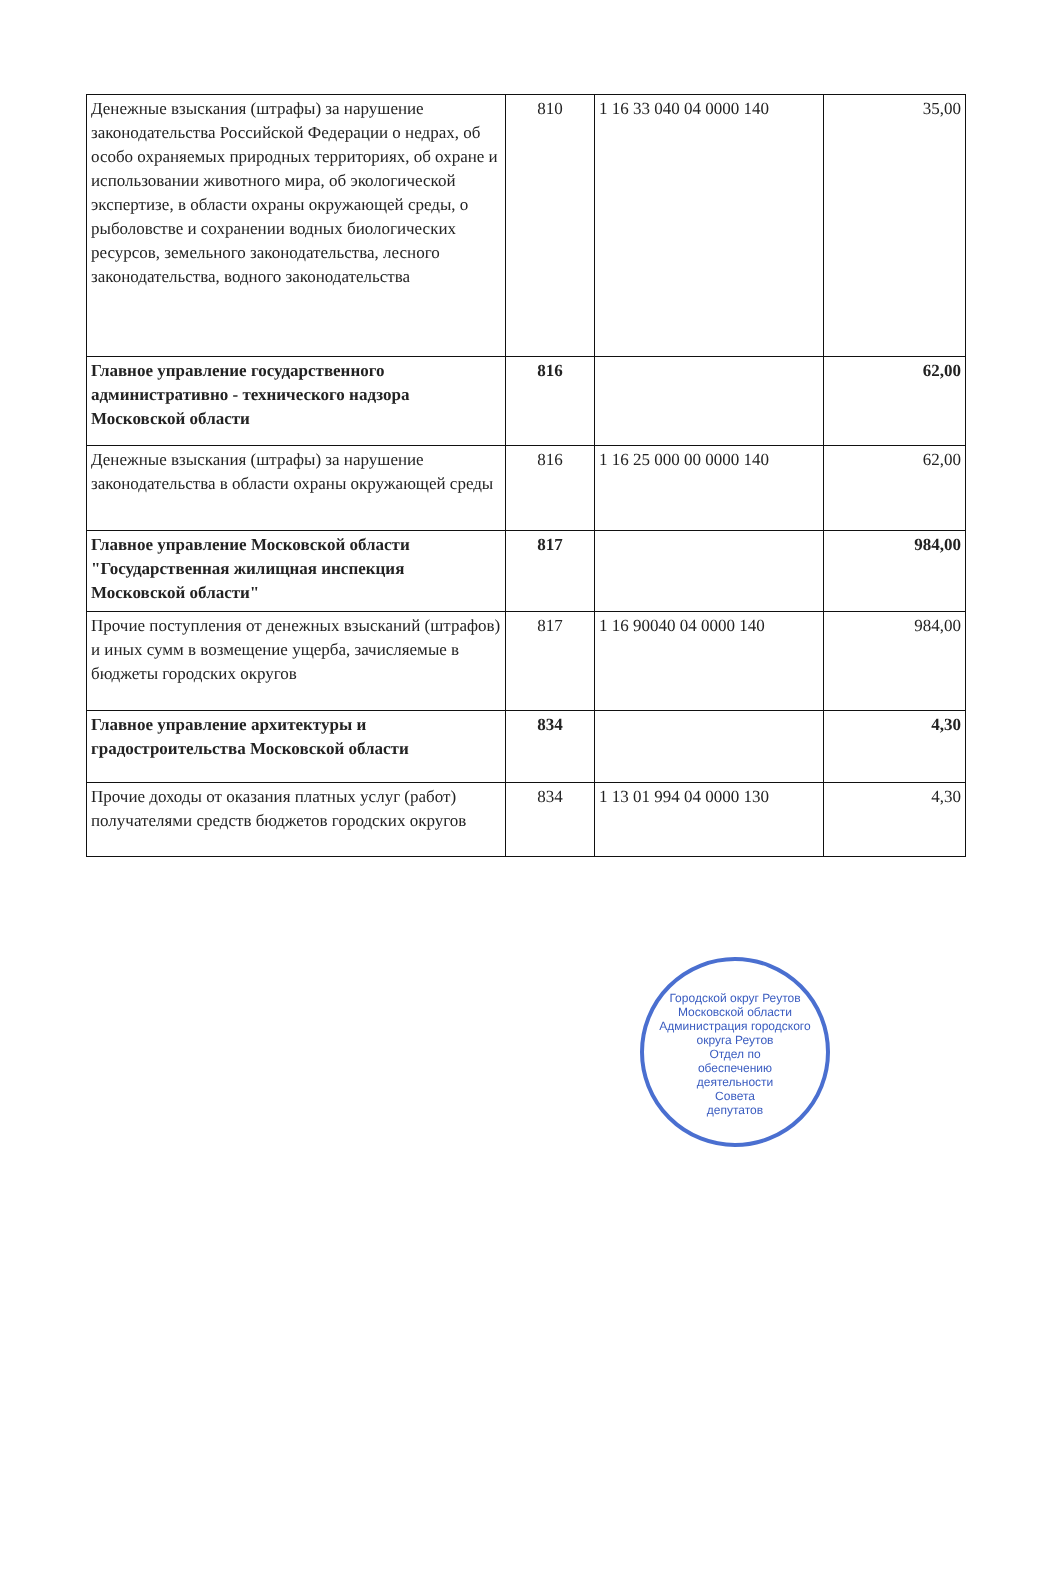| Денежные взыскания (штрафы) за нарушение законодательства Российской Федерации о недрах, об особо охраняемых природных территориях, об охране и использовании животного мира, об экологической экспертизе, в области охраны окружающей среды, о рыболовстве и сохранении водных биологических ресурсов, земельного законодательства, лесного законодательства, водного законодательства | 810 | 1 16 33 040 04 0000 140 | 35,00 |
| Главное управление государственного административно - технического надзора Московской области | 816 | | 62,00 |
| Денежные взыскания (штрафы) за нарушение законодательства в области охраны окружающей среды | 816 | 1 16 25 000 00 0000 140 | 62,00 |
| Главное управление Московской области "Государственная жилищная инспекция Московской области" | 817 | | 984,00 |
| Прочие поступления от денежных взысканий (штрафов) и иных сумм в возмещение ущерба, зачисляемые в бюджеты городских округов | 817 | 1 16 90040 04 0000 140 | 984,00 |
| Главное управление архитектуры и градостроительства Московской области | 834 | | 4,30 |
| Прочие доходы от оказания платных услуг (работ) получателями средств бюджетов городских округов | 834 | 1 13 01 994 04 0000 130 | 4,30 |
Городской округ Реутов Московской области
Администрация городского округа Реутов
Отдел по
обеспечению
деятельности
Совета
депутатов